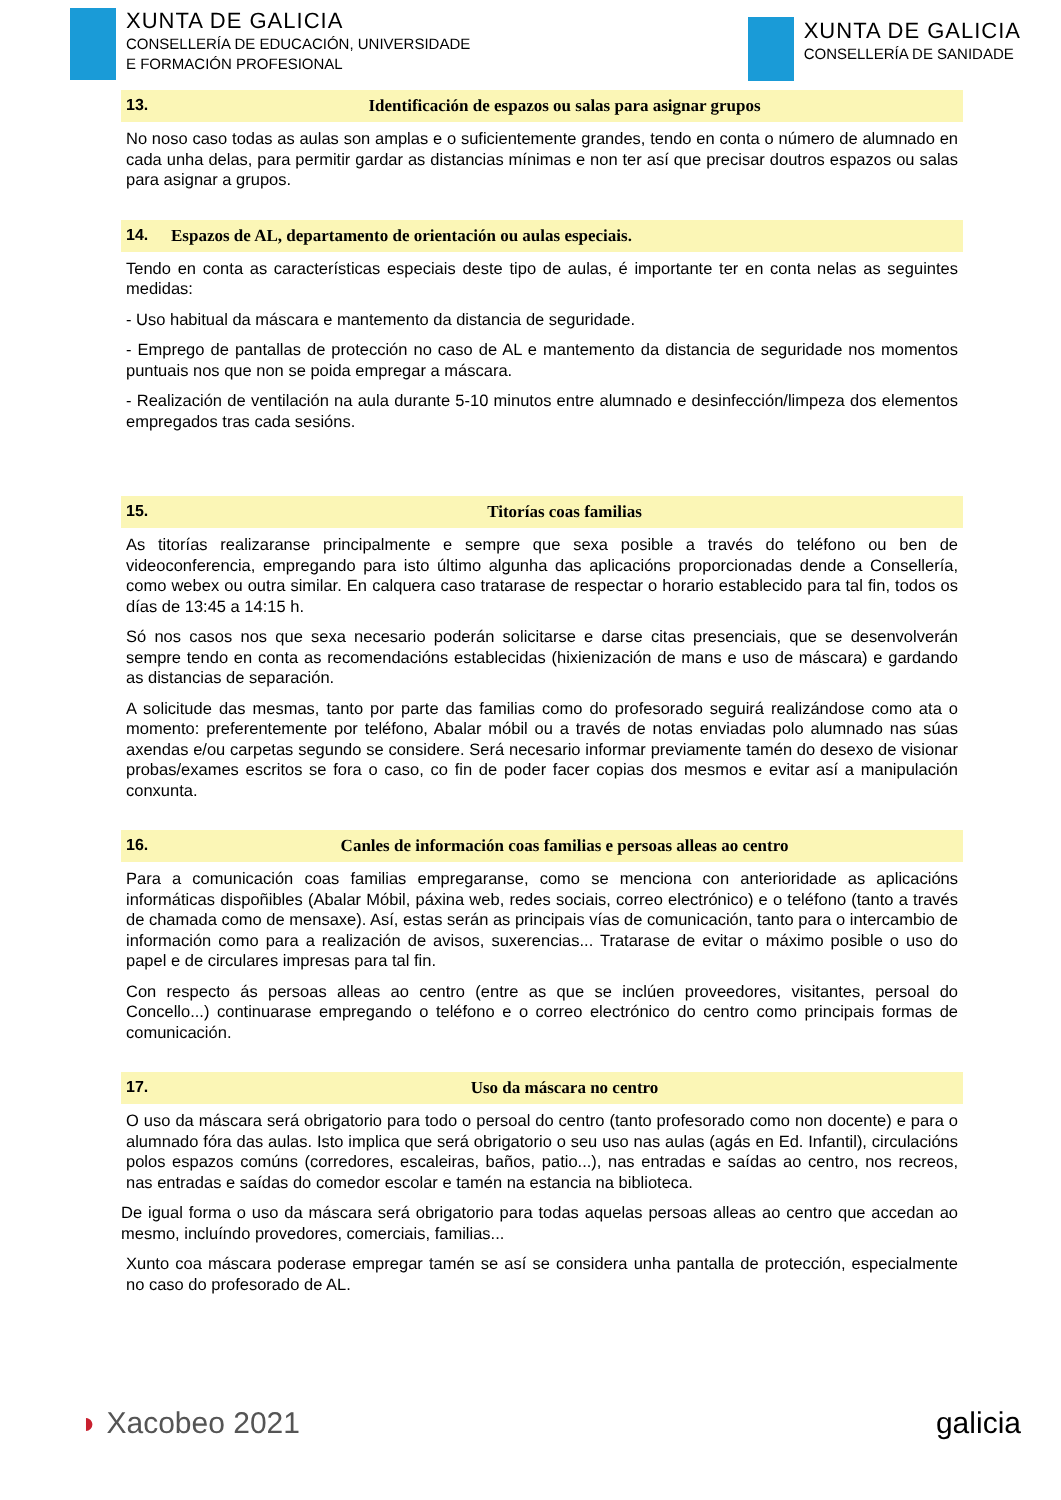XUNTA DE GALICIA
CONSELLERÍA DE EDUCACIÓN, UNIVERSIDADE
E FORMACIÓN PROFESIONAL
XUNTA DE GALICIA
CONSELLERÍA DE SANIDADE
13. Identificación de espazos ou salas para asignar grupos
No noso caso todas as aulas son amplas e o suficientemente grandes, tendo en conta o número de alumnado en cada unha delas, para permitir gardar as distancias mínimas e non ter así que precisar doutros espazos ou salas para asignar a grupos.
14. Espazos de AL, departamento de orientación ou aulas especiais.
Tendo en conta as características especiais deste tipo de aulas, é importante ter en conta nelas as seguintes medidas:
- Uso habitual da máscara e mantemento da distancia de seguridade.
- Emprego de pantallas de protección no caso de AL e mantemento da distancia de seguridade nos momentos puntuais nos que non se poida empregar a máscara.
- Realización de ventilación na aula durante 5-10 minutos entre alumnado e desinfección/limpeza dos elementos empregados tras cada sesións.
15. Titorías coas familias
As titorías realizaranse principalmente e sempre que sexa posible a través do teléfono ou ben de videoconferencia, empregando para isto último algunha das aplicacións proporcionadas dende a Consellería, como webex ou outra similar. En calquera caso tratarase de respectar o horario establecido para tal fin, todos os días de 13:45 a 14:15 h.
Só nos casos nos que sexa necesario poderán solicitarse e darse citas presenciais, que se desenvolverán sempre tendo en conta as recomendacións establecidas (hixienización de mans e uso de máscara) e gardando as distancias de separación.
A solicitude das mesmas, tanto por parte das familias como do profesorado seguirá realizándose como ata o momento: preferentemente por teléfono, Abalar móbil ou a través de notas enviadas polo alumnado nas súas axendas e/ou carpetas segundo se considere. Será necesario informar previamente tamén do desexo de visionar probas/exames escritos se fora o caso, co fin de poder facer copias dos mesmos e evitar así a manipulación conxunta.
16. Canles de información coas familias e persoas alleas ao centro
Para a comunicación coas familias empregaranse, como se menciona con anterioridade as aplicacións informáticas dispoñibles (Abalar Móbil, páxina web, redes sociais, correo electrónico) e o teléfono (tanto a través de chamada como de mensaxe). Así, estas serán as principais vías de comunicación, tanto para o intercambio de información como para a realización de avisos, suxerencias... Tratarase de evitar o máximo posible o uso do papel e de circulares impresas para tal fin.
Con respecto ás persoas alleas ao centro (entre as que se inclúen proveedores, visitantes, persoal do Concello...) continuarase empregando o teléfono e o correo electrónico do centro como principais formas de comunicación.
17. Uso da máscara no centro
O uso da máscara será obrigatorio para todo o persoal do centro (tanto profesorado como non docente) e para o alumnado fóra das aulas. Isto implica que será obrigatorio o seu uso nas aulas (agás en Ed. Infantil), circulacións polos espazos comúns (corredores, escaleiras, baños, patio...), nas entradas e saídas ao centro, nos recreos, nas entradas e saídas do comedor escolar e tamén na estancia na biblioteca.
De igual forma o uso da máscara será obrigatorio para todas aquelas persoas alleas ao centro que accedan ao mesmo, incluíndo provedores, comerciais, familias...
Xunto coa máscara poderase empregar tamén se así se considera unha pantalla de protección, especialmente no caso do profesorado de AL.
◗ Xacobeo 2021 galicia